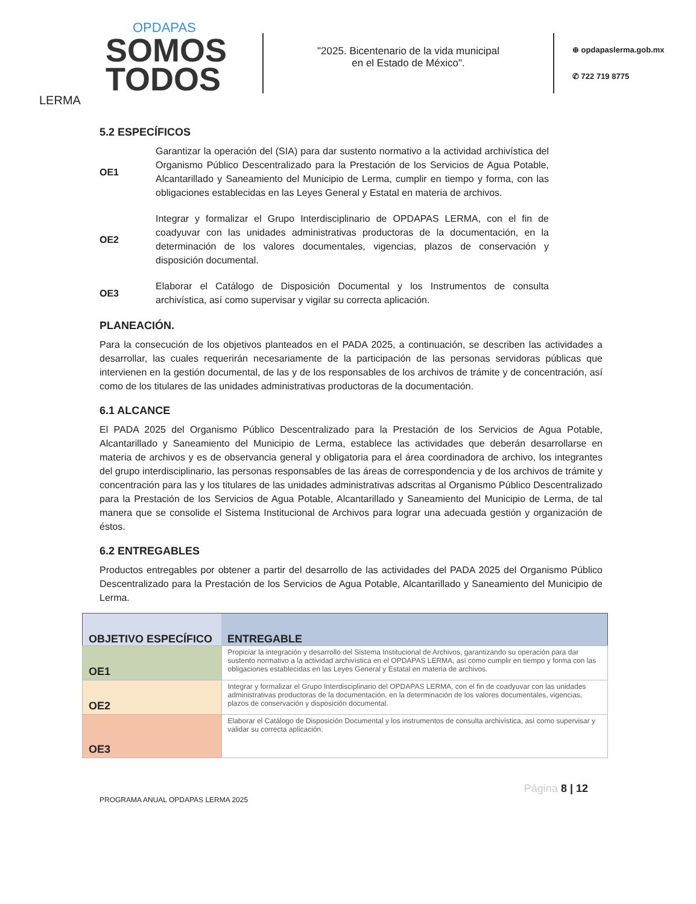OPDAPAS
SOMOS
TODOS
LERMA
"2025. Bicentenario de la vida municipal
en el Estado de México".
⊕ opdapaslerma.gob.mx
✆ 722 719 8775
5.2 ESPECÍFICOS
OE1
Garantizar la operación del (SIA) para dar sustento normativo a la actividad archivística del Organismo Público Descentralizado para la Prestación de los Servicios de Agua Potable, Alcantarillado y Saneamiento del Municipio de Lerma, cumplir en tiempo y forma, con las obligaciones establecidas en las Leyes General y Estatal en materia de archivos.
OE2
Integrar y formalizar el Grupo Interdisciplinario de OPDAPAS LERMA, con el fin de coadyuvar con las unidades administrativas productoras de la documentación, en la determinación de los valores documentales, vigencias, plazos de conservación y disposición documental.
OE3
Elaborar el Catálogo de Disposición Documental y los Instrumentos de consulta archivística, así como supervisar y vigilar su correcta aplicación.
PLANEACIÓN.
Para la consecución de los objetivos planteados en el PADA 2025, a continuación, se describen las actividades a desarrollar, las cuales requerirán necesariamente de la participación de las personas servidoras públicas que intervienen en la gestión documental, de las y de los responsables de los archivos de trámite y de concentración, así como de los titulares de las unidades administrativas productoras de la documentación.
6.1 ALCANCE
El PADA 2025 del Organismo Público Descentralizado para la Prestación de los Servicios de Agua Potable, Alcantarillado y Saneamiento del Municipio de Lerma, establece las actividades que deberán desarrollarse en materia de archivos y es de observancia general y obligatoria para el área coordinadora de archivo, los integrantes del grupo interdisciplinario, las personas responsables de las áreas de correspondencia y de los archivos de trámite y concentración para las y los titulares de las unidades administrativas adscritas al Organismo Público Descentralizado para la Prestación de los Servicios de Agua Potable, Alcantarillado y Saneamiento del Municipio de Lerma, de tal manera que se consolide el Sistema Institucional de Archivos para lograr una adecuada gestión y organización de éstos.
6.2 ENTREGABLES
Productos entregables por obtener a partir del desarrollo de las actividades del PADA 2025 del Organismo Público Descentralizado para la Prestación de los Servicios de Agua Potable, Alcantarillado y Saneamiento del Municipio de Lerma.
| OBJETIVO ESPECÍFICO | ENTREGABLE |
| --- | --- |
| OE1 | Propiciar la integración y desarrollo del Sistema Institucional de Archivos, garantizando su operación para dar sustento normativo a la actividad archivística en el OPDAPAS LERMA, así como cumplir en tiempo y forma con las obligaciones establecidas en las Leyes General y Estatal en materia de archivos. |
| OE2 | Integrar y formalizar el Grupo Interdisciplinario del OPDAPAS LERMA, con el fin de coadyuvar con las unidades administrativas productoras de la documentación, en la determinación de los valores documentales, vigencias, plazos de conservación y disposición documental. |
| OE3 | Elaborar el Catálogo de Disposición Documental y los instrumentos de consulta archivística, así como supervisar y validar su correcta aplicación. |
PROGRAMA ANUAL OPDAPAS LERMA 2025 Página 8 | 12